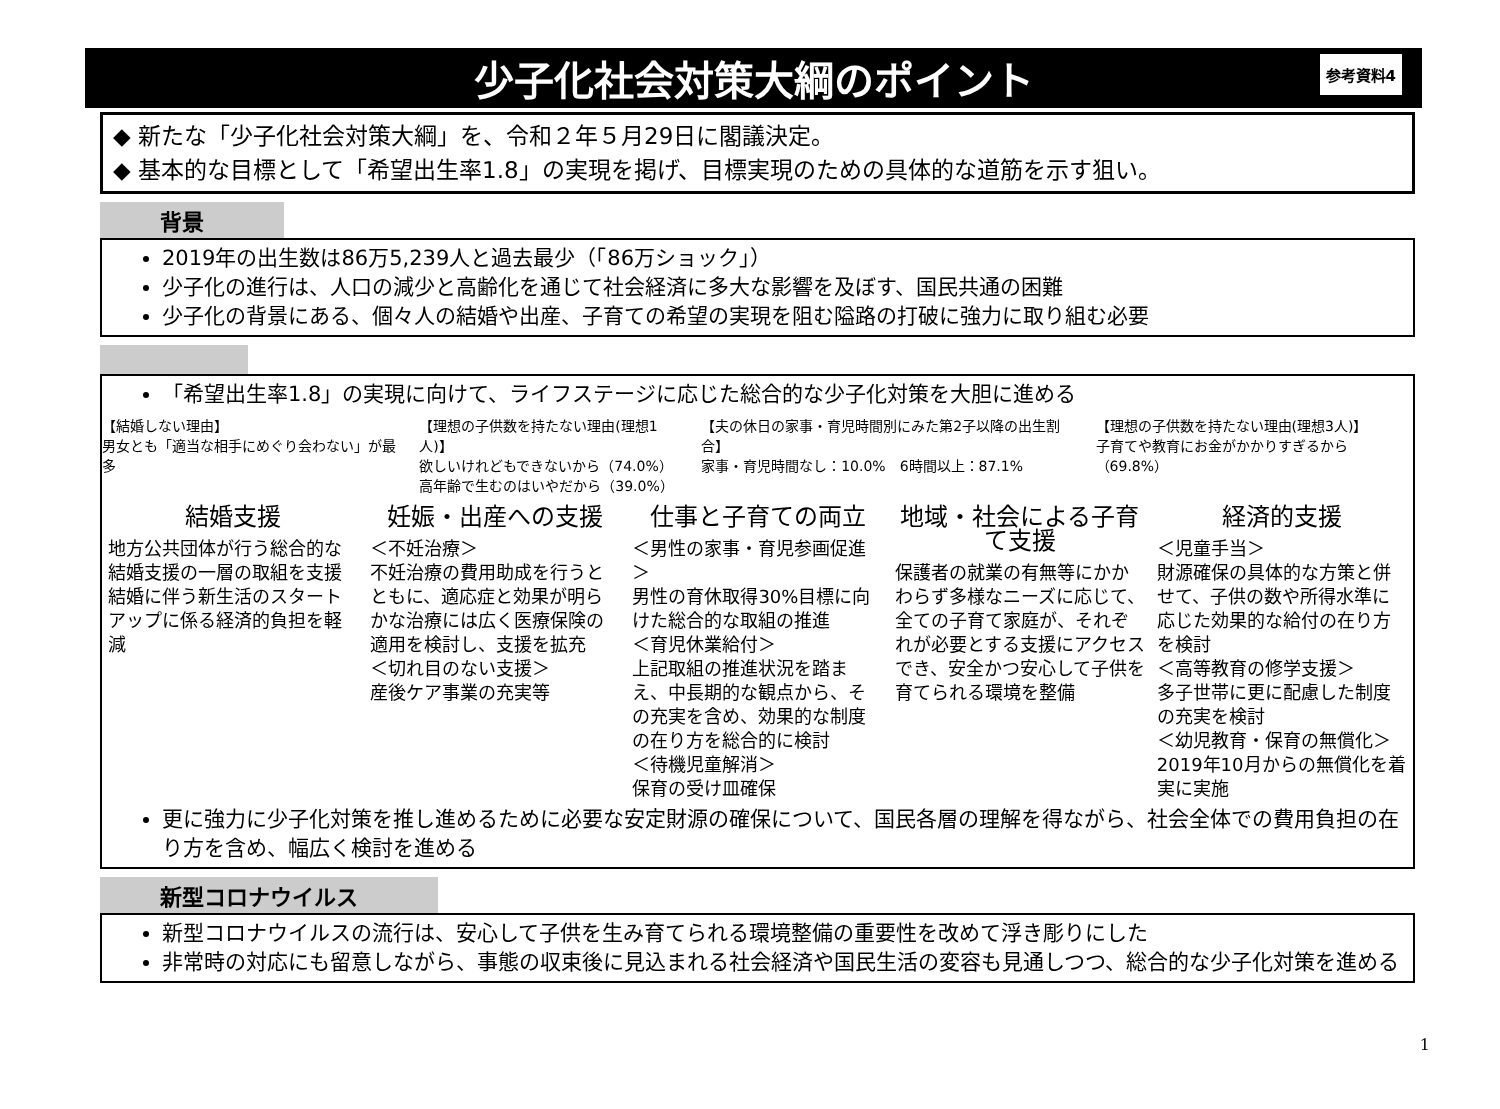少子化社会対策大綱のポイント 参考資料4
◆ 新たな「少子化社会対策大綱」を、令和２年５月29日に閣議決定。
◆ 基本的な目標として「希望出生率1.8」の実現を掲げ、目標実現のための具体的な道筋を示す狙い。
背景
2019年の出生数は86万5,239人と過去最少（「86万ショック」）
少子化の進行は、人口の減少と高齢化を通じて社会経済に多大な影響を及ぼす、国民共通の困難
少子化の背景にある、個々人の結婚や出産、子育ての希望の実現を阻む隘路の打破に強力に取り組む必要
「希望出生率1.8」の実現に向けて、ライフステージに応じた総合的な少子化対策を大胆に進める
【結婚しない理由】
男女とも「適当な相手にめぐり会わない」が最多
【理想の子供数を持たない理由(理想1人)】
欲しいけれどもできないから（74.0%）
高年齢で生むのはいやだから（39.0%）
【夫の休日の家事・育児時間別にみた第2子以降の出生割合】
家事・育児時間なし：10.0%　6時間以上：87.1%
【理想の子供数を持たない理由(理想3人)】
子育てや教育にお金がかかりすぎるから（69.8%）
結婚支援
地方公共団体が行う総合的な結婚支援の一層の取組を支援
結婚に伴う新生活のスタートアップに係る経済的負担を軽減
妊娠・出産への支援
＜不妊治療＞
不妊治療の費用助成を行うとともに、適応症と効果が明らかな治療には広く医療保険の適用を検討し、支援を拡充
＜切れ目のない支援＞
産後ケア事業の充実等
仕事と子育ての両立
＜男性の家事・育児参画促進＞
男性の育休取得30%目標に向けた総合的な取組の推進
＜育児休業給付＞
上記取組の推進状況を踏まえ、中長期的な観点から、その充実を含め、効果的な制度の在り方を総合的に検討
＜待機児童解消＞
保育の受け皿確保
地域・社会による子育て支援
保護者の就業の有無等にかかわらず多様なニーズに応じて、全ての子育て家庭が、それぞれが必要とする支援にアクセスでき、安全かつ安心して子供を育てられる環境を整備
経済的支援
＜児童手当＞
財源確保の具体的な方策と併せて、子供の数や所得水準に応じた効果的な給付の在り方を検討
＜高等教育の修学支援＞
多子世帯に更に配慮した制度の充実を検討
＜幼児教育・保育の無償化＞
2019年10月からの無償化を着実に実施
更に強力に少子化対策を推し進めるために必要な安定財源の確保について、国民各層の理解を得ながら、社会全体での費用負担の在り方を含め、幅広く検討を進める
新型コロナウイルス
新型コロナウイルスの流行は、安心して子供を生み育てられる環境整備の重要性を改めて浮き彫りにした
非常時の対応にも留意しながら、事態の収束後に見込まれる社会経済や国民生活の変容も見通しつつ、総合的な少子化対策を進める
1